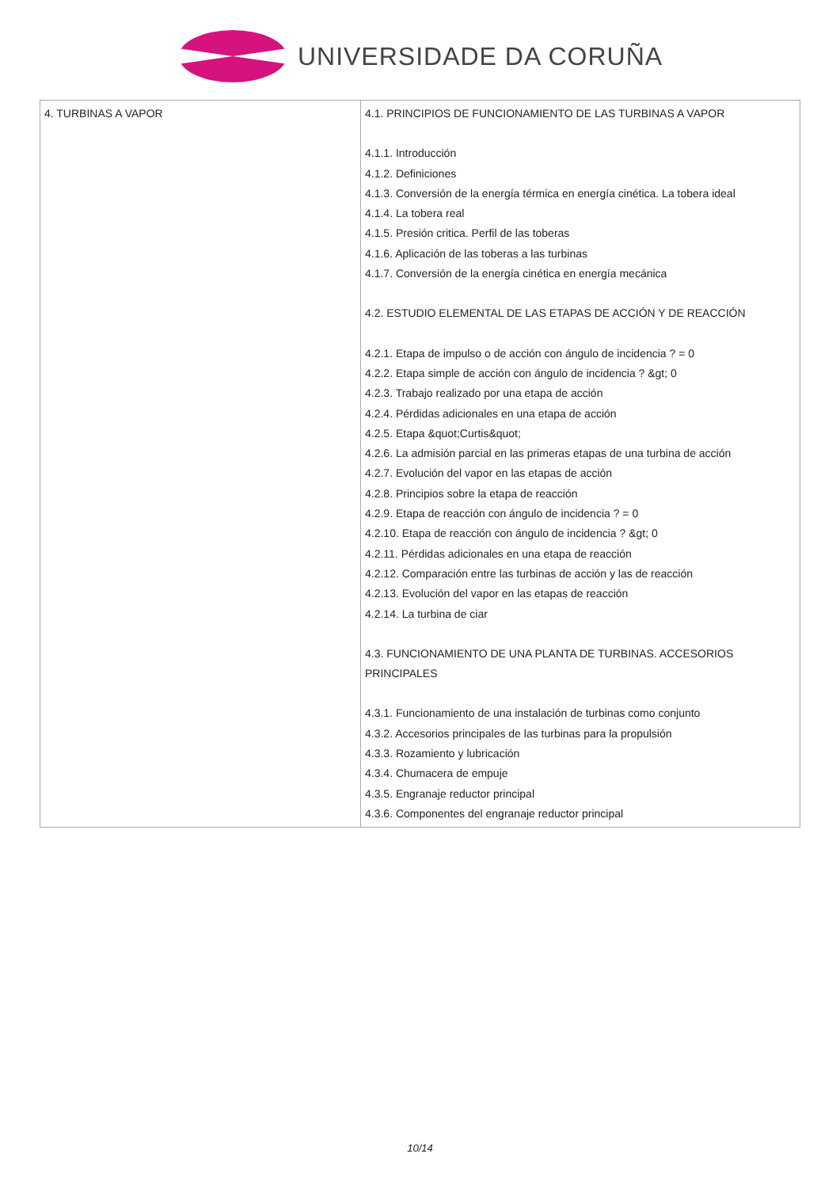UNIVERSIDADE DA CORUÑA
| 4. TURBINAS A VAPOR | 4.1. PRINCIPIOS DE FUNCIONAMIENTO DE LAS TURBINAS A VAPOR 4.1.1. Introducción 4.1.2. Definiciones 4.1.3. Conversión de la energía térmica en energía cinética. La tobera ideal 4.1.4. La tobera real 4.1.5. Presión critica. Perfil de las toberas 4.1.6. Aplicación de las toberas a las turbinas 4.1.7. Conversión de la energía cinética en energía mecánica 4.2. ESTUDIO ELEMENTAL DE LAS ETAPAS DE ACCIÓN Y DE REACCIÓN 4.2.1. Etapa de impulso o de acción con ángulo de incidencia ? = 0 4.2.2. Etapa simple de acción con ángulo de incidencia ? &gt; 0 4.2.3. Trabajo realizado por una etapa de acción 4.2.4. Pérdidas adicionales en una etapa de acción 4.2.5. Etapa &quot;Curtis&quot; 4.2.6. La admisión parcial en las primeras etapas de una turbina de acción 4.2.7. Evolución del vapor en las etapas de acción 4.2.8. Principios sobre la etapa de reacción 4.2.9. Etapa de reacción con ángulo de incidencia ? = 0 4.2.10. Etapa de reacción con ángulo de incidencia ? &gt; 0 4.2.11. Pérdidas adicionales en una etapa de reacción 4.2.12. Comparación entre las turbinas de acción y las de reacción 4.2.13. Evolución del vapor en las etapas de reacción 4.2.14. La turbina de ciar 4.3. FUNCIONAMIENTO DE UNA PLANTA DE TURBINAS. ACCESORIOS PRINCIPALES 4.3.1. Funcionamiento de una instalación de turbinas como conjunto 4.3.2. Accesorios principales de las turbinas para la propulsión 4.3.3. Rozamiento y lubricación 4.3.4. Chumacera de empuje 4.3.5. Engranaje reductor principal 4.3.6. Componentes del engranaje reductor principal |
10/14